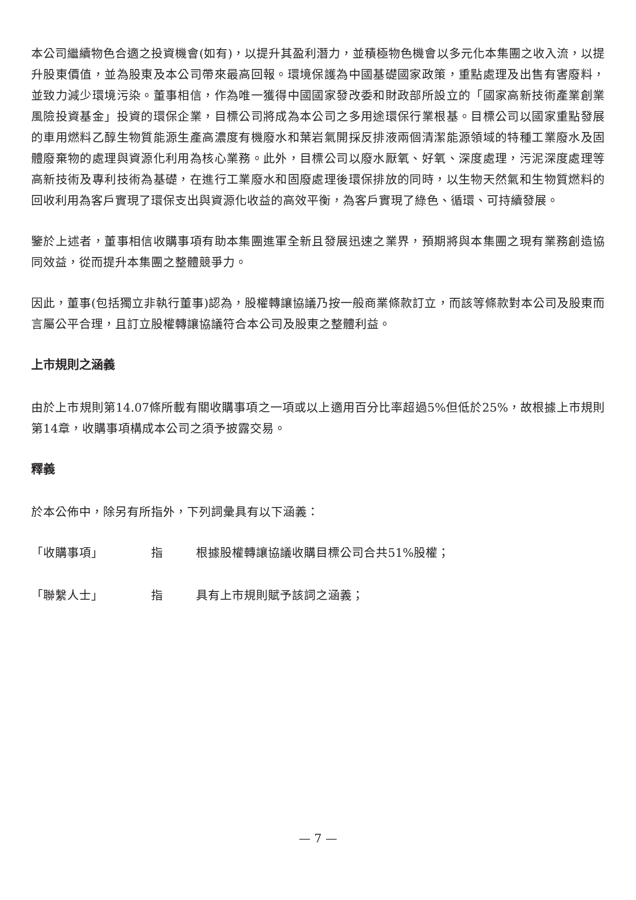本公司繼續物色合適之投資機會(如有)，以提升其盈利潛力，並積極物色機會以多元化本集團之收入流，以提升股東價值，並為股東及本公司帶來最高回報。環境保護為中國基礎國家政策，重點處理及出售有害廢料，並致力減少環境污染。董事相信，作為唯一獲得中國國家發改委和財政部所設立的「國家高新技術產業創業風險投資基金」投資的環保企業，目標公司將成為本公司之多用途環保行業根基。目標公司以國家重點發展的車用燃料乙醇生物質能源生產高濃度有機廢水和葉岩氣開採反排液兩個清潔能源領域的特種工業廢水及固體廢棄物的處理與資源化利用為核心業務。此外，目標公司以廢水厭氧、好氧、深度處理，污泥深度處理等高新技術及專利技術為基礎，在進行工業廢水和固廢處理後環保排放的同時，以生物天然氣和生物質燃料的回收利用為客戶實現了環保支出與資源化收益的高效平衡，為客戶實現了綠色、循環、可持續發展。
鑒於上述者，董事相信收購事項有助本集團進軍全新且發展迅速之業界，預期將與本集團之現有業務創造協同效益，從而提升本集團之整體競爭力。
因此，董事(包括獨立非執行董事)認為，股權轉讓協議乃按一般商業條款訂立，而該等條款對本公司及股東而言屬公平合理，且訂立股權轉讓協議符合本公司及股東之整體利益。
上市規則之涵義
由於上市規則第14.07條所載有關收購事項之一項或以上適用百分比率超過5%但低於25%，故根據上市規則第14章，收購事項構成本公司之須予披露交易。
釋義
於本公佈中，除另有所指外，下列詞彙具有以下涵義：
「收購事項」 指 根據股權轉讓協議收購目標公司合共51%股權；
「聯繫人士」 指 具有上市規則賦予該詞之涵義；
— 7 —